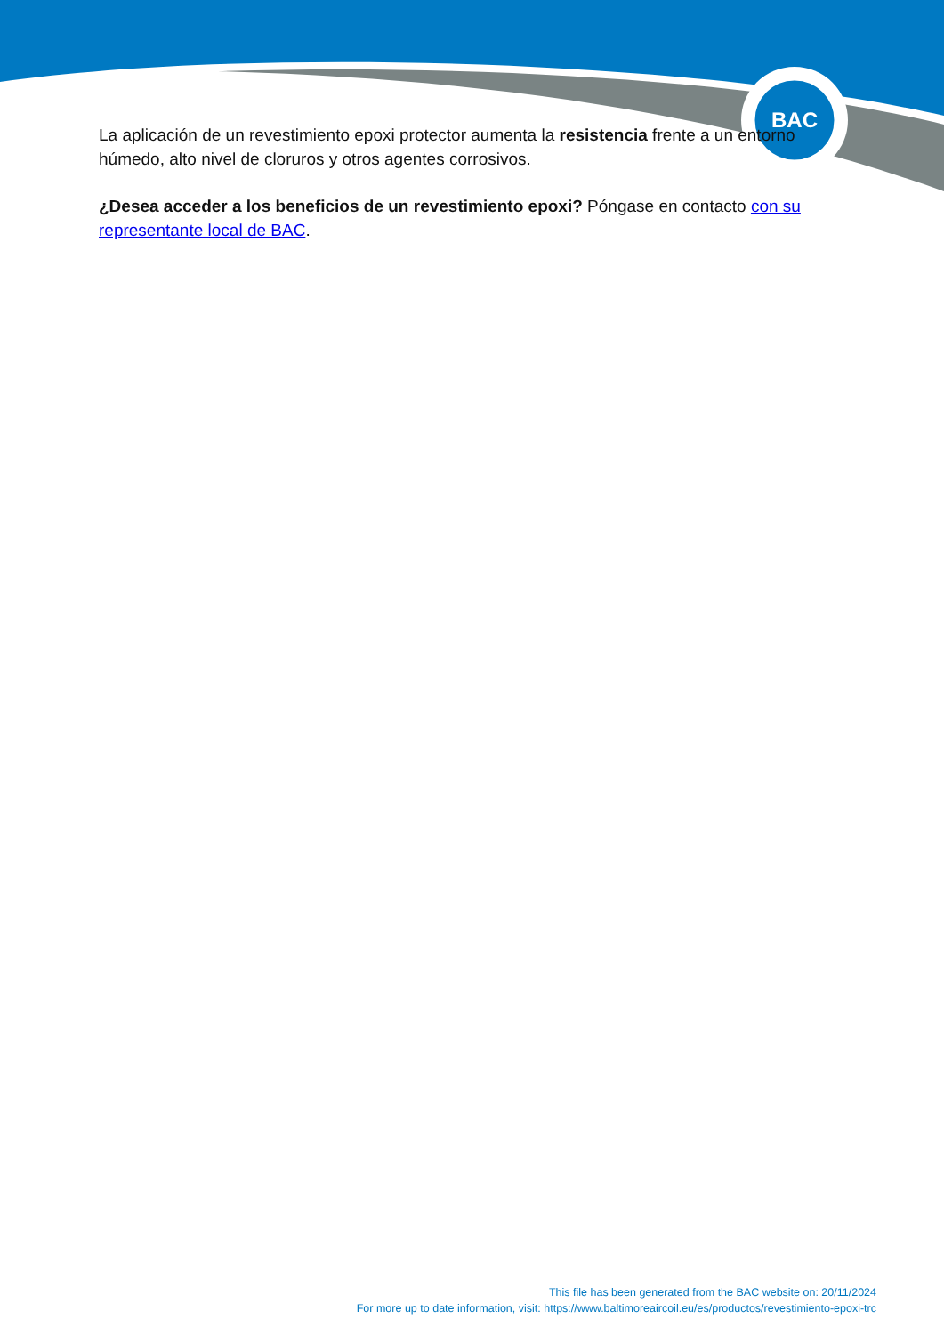BAC
La aplicación de un revestimiento epoxi protector aumenta la resistencia frente a un entorno húmedo, alto nivel de cloruros y otros agentes corrosivos.
¿Desea acceder a los beneficios de un revestimiento epoxi? Póngase en contacto con su representante local de BAC.
This file has been generated from the BAC website on: 20/11/2024
For more up to date information, visit: https://www.baltimoreaircoil.eu/es/productos/revestimiento-epoxi-trc